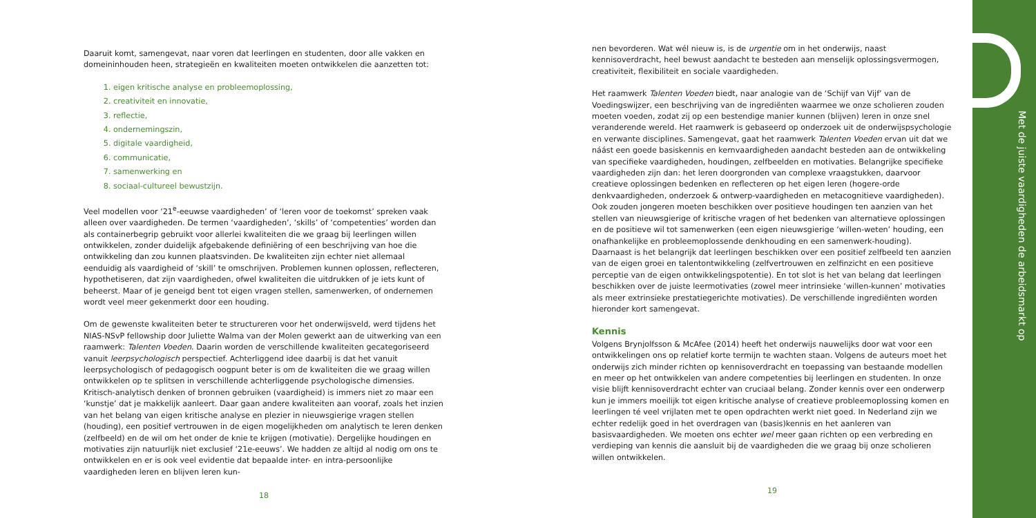Met de juiste vaardigheden de arbeidsmarkt op
Daaruit komt, samengevat, naar voren dat leerlingen en studenten, door alle vakken en domeininhouden heen, strategieën en kwaliteiten moeten ontwikkelen die aanzetten tot:
1. eigen kritische analyse en probleemoplossing,
2. creativiteit en innovatie,
3. reflectie,
4. ondernemingszin,
5. digitale vaardigheid,
6. communicatie,
7. samenwerking en
8. sociaal-cultureel bewustzijn.
Veel modellen voor ‘21<sup>e</sup>-eeuwse vaardigheden’ of ‘leren voor de toekomst’ spreken vaak alleen over vaardigheden. De termen ‘vaardigheden’, ‘skills’ of ‘competenties’ worden dan als containerbegrip gebruikt voor allerlei kwaliteiten die we graag bij leerlingen willen ontwikkelen, zonder duidelijk afgebakende definiëring of een beschrijving van hoe die ontwikkeling dan zou kunnen plaatsvinden. De kwaliteiten zijn echter niet allemaal eenduidig als vaardigheid of ‘skill’ te omschrijven. Problemen kunnen oplossen, reflecteren, hypothetiseren, dat zijn vaardigheden, ofwel kwaliteiten die uitdrukken of je iets kunt of beheerst. Maar of je geneigd bent tot eigen vragen stellen, samenwerken, of ondernemen wordt veel meer gekenmerkt door een houding.
Om de gewenste kwaliteiten beter te structureren voor het onderwijsveld, werd tijdens het NIAS-NSvP fellowship door Juliette Walma van der Molen gewerkt aan de uitwerking van een raamwerk: Talenten Voeden. Daarin worden de verschillende kwaliteiten gecategoriseerd vanuit leerpsychologisch perspectief. Achterliggend idee daarbij is dat het vanuit leerpsychologisch of pedagogisch oogpunt beter is om de kwaliteiten die we graag willen ontwikkelen op te splitsen in verschillende achterliggende psychologische dimensies. Kritisch-analytisch denken of bronnen gebruiken (vaardigheid) is immers niet zo maar een ‘kunstje’ dat je makkelijk aanleert. Daar gaan andere kwaliteiten aan vooraf, zoals het inzien van het belang van eigen kritische analyse en plezier in nieuwsgierige vragen stellen (houding), een positief vertrouwen in de eigen mogelijkheden om analytisch te leren denken (zelfbeeld) en de wil om het onder de knie te krijgen (motivatie). Dergelijke houdingen en motivaties zijn natuurlijk niet exclusief ‘21e-eeuws’. We hadden ze altijd al nodig om ons te ontwikkelen en er is ook veel evidentie dat bepaalde inter- en intra-persoonlijke vaardigheden leren en blijven leren kun-
18
nen bevorderen. Wat wél nieuw is, is de urgentie om in het onderwijs, naast kennisoverdracht, heel bewust aandacht te besteden aan menselijk oplossingsvermogen, creativiteit, flexibiliteit en sociale vaardigheden.
Het raamwerk Talenten Voeden biedt, naar analogie van de ‘Schijf van Vijf’ van de Voedingswijzer, een beschrijving van de ingrediënten waarmee we onze scholieren zouden moeten voeden, zodat zij op een bestendige manier kunnen (blijven) leren in onze snel veranderende wereld. Het raamwerk is gebaseerd op onderzoek uit de onderwijspsychologie en verwante disciplines. Samengevat, gaat het raamwerk Talenten Voeden ervan uit dat we náást een goede basiskennis en kernvaardigheden aandacht besteden aan de ontwikkeling van specifieke vaardigheden, houdingen, zelfbeelden en motivaties. Belangrijke specifieke vaardigheden zijn dan: het leren doorgronden van complexe vraagstukken, daarvoor creatieve oplossingen bedenken en reflecteren op het eigen leren (hogere-orde denkvaardigheden, onderzoek & ontwerp-vaardigheden en metacognitieve vaardigheden). Ook zouden jongeren moeten beschikken over positieve houdingen ten aanzien van het stellen van nieuwsgierige of kritische vragen of het bedenken van alternatieve oplossingen en de positieve wil tot samenwerken (een eigen nieuwsgierige ‘willen-weten’ houding, een onafhankelijke en probleemoplossende denkhouding en een samenwerk-houding). Daarnaast is het belangrijk dat leerlingen beschikken over een positief zelfbeeld ten aanzien van de eigen groei en talentontwikkeling (zelfvertrouwen en zelfinzicht en een positieve perceptie van de eigen ontwikkelingspotentie). En tot slot is het van belang dat leerlingen beschikken over de juiste leermotivaties (zowel meer intrinsieke ‘willen-kunnen’ motivaties als meer extrinsieke prestatiegerichte motivaties). De verschillende ingrediënten worden hieronder kort samengevat.
Kennis
Volgens Brynjolfsson & McAfee (2014) heeft het onderwijs nauwelijks door wat voor een ontwikkelingen ons op relatief korte termijn te wachten staan. Volgens de auteurs moet het onderwijs zich minder richten op kennisoverdracht en toepassing van bestaande modellen en meer op het ontwikkelen van andere competenties bij leerlingen en studenten. In onze visie blijft kennisoverdracht echter van cruciaal belang. Zonder kennis over een onderwerp kun je immers moeilijk tot eigen kritische analyse of creatieve probleemoplossing komen en leerlingen té veel vrijlaten met te open opdrachten werkt niet goed. In Nederland zijn we echter redelijk goed in het overdragen van (basis)kennis en het aanleren van basisvaardigheden. We moeten ons echter wel meer gaan richten op een verbreding en verdieping van kennis die aansluit bij de vaardigheden die we graag bij onze scholieren willen ontwikkelen.
19